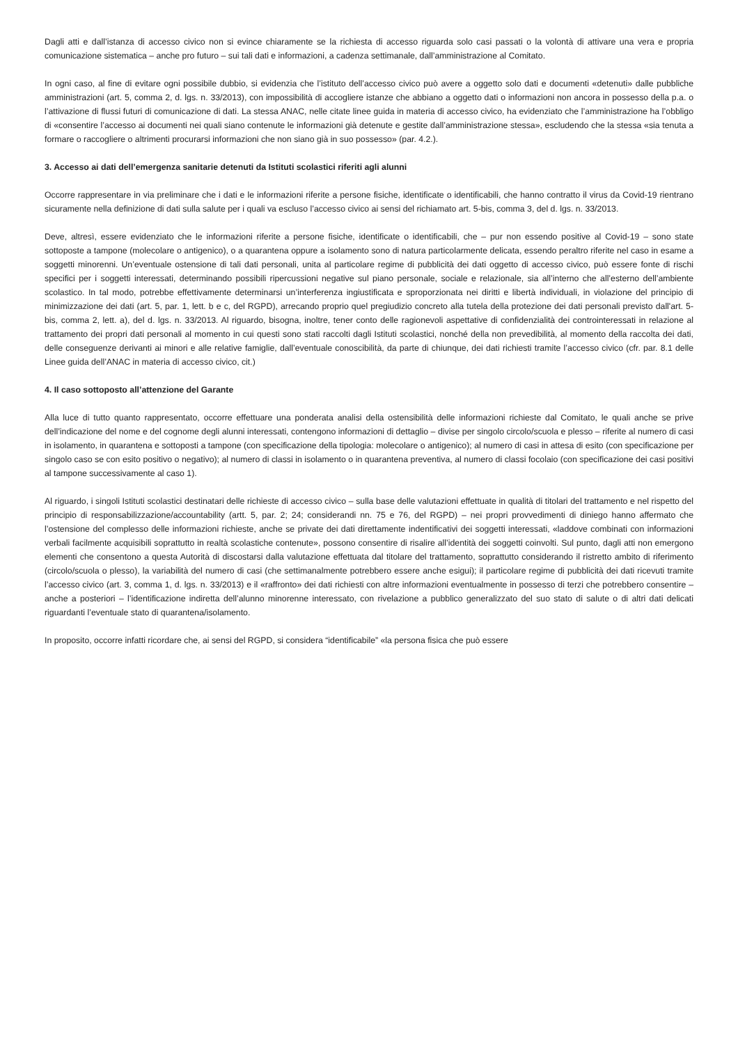Dagli atti e dall’istanza di accesso civico non si evince chiaramente se la richiesta di accesso riguarda solo casi passati o la volontà di attivare una vera e propria comunicazione sistematica – anche pro futuro – sui tali dati e informazioni, a cadenza settimanale, dall’amministrazione al Comitato.
In ogni caso, al fine di evitare ogni possibile dubbio, si evidenzia che l’istituto dell’accesso civico può avere a oggetto solo dati e documenti «detenuti» dalle pubbliche amministrazioni (art. 5, comma 2, d. lgs. n. 33/2013), con impossibilità di accogliere istanze che abbiano a oggetto dati o informazioni non ancora in possesso della p.a. o l’attivazione di flussi futuri di comunicazione di dati. La stessa ANAC, nelle citate linee guida in materia di accesso civico, ha evidenziato che l’amministrazione ha l’obbligo di «consentire l’accesso ai documenti nei quali siano contenute le informazioni già detenute e gestite dall’amministrazione stessa», escludendo che la stessa «sia tenuta a formare o raccogliere o altrimenti procurarsi informazioni che non siano già in suo possesso» (par. 4.2.).
3. Accesso ai dati dell’emergenza sanitarie detenuti da Istituti scolastici riferiti agli alunni
Occorre rappresentare in via preliminare che i dati e le informazioni riferite a persone fisiche, identificate o identificabili, che hanno contratto il virus da Covid-19 rientrano sicuramente nella definizione di dati sulla salute per i quali va escluso l’accesso civico ai sensi del richiamato art. 5-bis, comma 3, del d. lgs. n. 33/2013.
Deve, altresì, essere evidenziato che le informazioni riferite a persone fisiche, identificate o identificabili, che – pur non essendo positive al Covid-19 – sono state sottoposte a tampone (molecolare o antigenico), o a quarantena oppure a isolamento sono di natura particolarmente delicata, essendo peraltro riferite nel caso in esame a soggetti minorenni. Un’eventuale ostensione di tali dati personali, unita al particolare regime di pubblicità dei dati oggetto di accesso civico, può essere fonte di rischi specifici per i soggetti interessati, determinando possibili ripercussioni negative sul piano personale, sociale e relazionale, sia all’interno che all’esterno dell’ambiente scolastico. In tal modo, potrebbe effettivamente determinarsi un’interferenza ingiustificata e sproporzionata nei diritti e libertà individuali, in violazione del principio di minimizzazione dei dati (art. 5, par. 1, lett. b e c, del RGPD), arrecando proprio quel pregiudizio concreto alla tutela della protezione dei dati personali previsto dall'art. 5-bis, comma 2, lett. a), del d. lgs. n. 33/2013. Al riguardo, bisogna, inoltre, tener conto delle ragionevoli aspettative di confidenzialità dei controinteressati in relazione al trattamento dei propri dati personali al momento in cui questi sono stati raccolti dagli Istituti scolastici, nonché della non prevedibilità, al momento della raccolta dei dati, delle conseguenze derivanti ai minori e alle relative famiglie, dall’eventuale conoscibilità, da parte di chiunque, dei dati richiesti tramite l’accesso civico (cfr. par. 8.1 delle Linee guida dell’ANAC in materia di accesso civico, cit.)
4. Il caso sottoposto all’attenzione del Garante
Alla luce di tutto quanto rappresentato, occorre effettuare una ponderata analisi della ostensibilità delle informazioni richieste dal Comitato, le quali anche se prive dell’indicazione del nome e del cognome degli alunni interessati, contengono informazioni di dettaglio – divise per singolo circolo/scuola e plesso – riferite al numero di casi in isolamento, in quarantena e sottoposti a tampone (con specificazione della tipologia: molecolare o antigenico); al numero di casi in attesa di esito (con specificazione per singolo caso se con esito positivo o negativo); al numero di classi in isolamento o in quarantena preventiva, al numero di classi focolaio (con specificazione dei casi positivi al tampone successivamente al caso 1).
Al riguardo, i singoli Istituti scolastici destinatari delle richieste di accesso civico – sulla base delle valutazioni effettuate in qualità di titolari del trattamento e nel rispetto del principio di responsabilizzazione/accountability (artt. 5, par. 2; 24; considerandi nn. 75 e 76, del RGPD) – nei propri provvedimenti di diniego hanno affermato che l’ostensione del complesso delle informazioni richieste, anche se private dei dati direttamente indentificativi dei soggetti interessati, «laddove combinati con informazioni verbali facilmente acquisibili soprattutto in realtà scolastiche contenute», possono consentire di risalire all’identità dei soggetti coinvolti. Sul punto, dagli atti non emergono elementi che consentono a questa Autorità di discostarsi dalla valutazione effettuata dal titolare del trattamento, soprattutto considerando il ristretto ambito di riferimento (circolo/scuola o plesso), la variabilità del numero di casi (che settimanalmente potrebbero essere anche esigui); il particolare regime di pubblicità dei dati ricevuti tramite l’accesso civico (art. 3, comma 1, d. lgs. n. 33/2013) e il «raffronto» dei dati richiesti con altre informazioni eventualmente in possesso di terzi che potrebbero consentire – anche a posteriori – l’identificazione indiretta dell’alunno minorenne interessato, con rivelazione a pubblico generalizzato del suo stato di salute o di altri dati delicati riguardanti l’eventuale stato di quarantena/isolamento.
In proposito, occorre infatti ricordare che, ai sensi del RGPD, si considera “identificabile” «la persona fisica che può essere